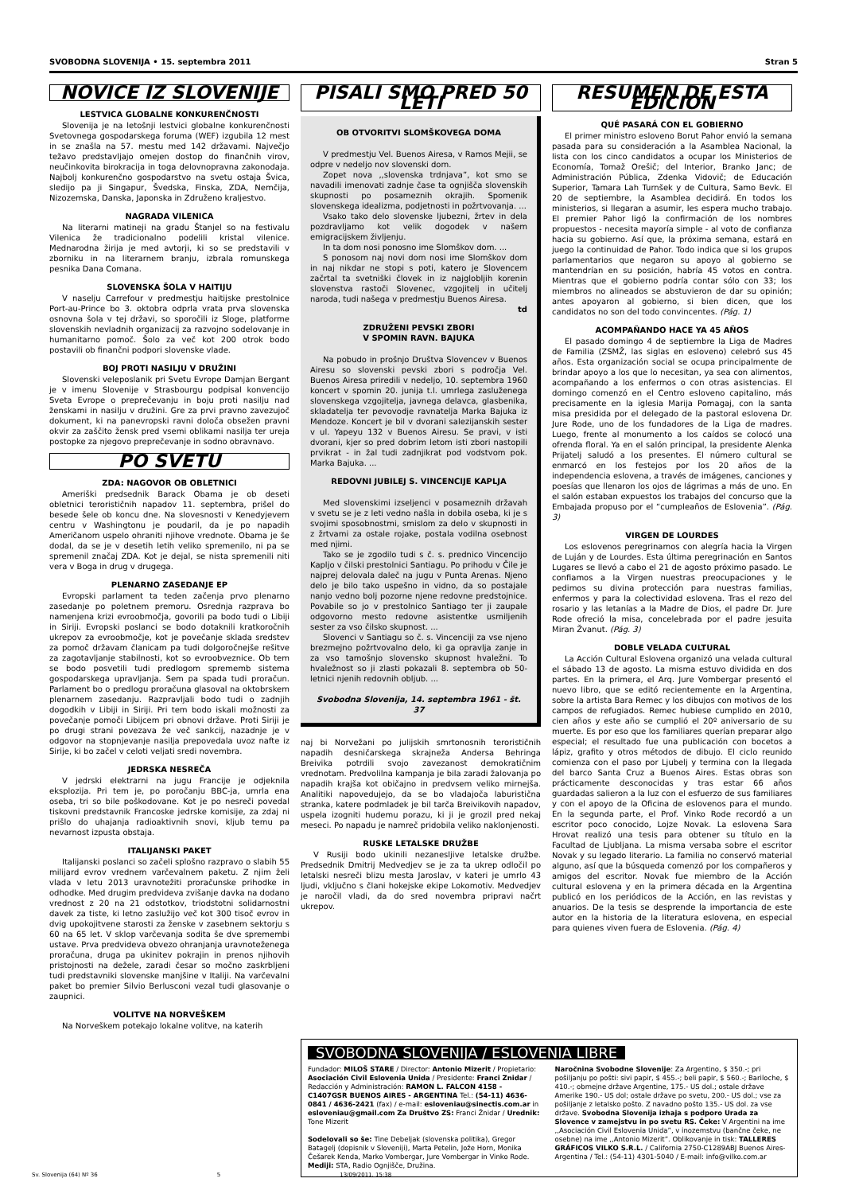SVOBODNA SLOVENIJA • 15. septembra 2011 Stran 5
NOVICE IZ SLOVENIJE
LESTVICA GLOBALNE KONKURENČNOSTI
Slovenija je na letošnji lestvici globalne konkurenčnosti Svetovnega gospodarskega foruma (WEF) izgubila 12 mest in se znašla na 57. mestu med 142 državami. Največjo težavo predstavljajo omejen dostop do finančnih virov, neučinkovita birokracija in toga delovnopravna zakonodaja. Najbolj konkurenčno gospodarstvo na svetu ostaja Švica, sledijo pa ji Singapur, Švedska, Finska, ZDA, Nemčija, Nizozemska, Danska, Japonska in Združeno kraljestvo.
NAGRADA VILENICA
Na literarni matineji na gradu Štanjel so na festivalu Vilenica že tradicionalno podelili kristal vilenice. Mednarodna žirija je med avtorji, ki so se predstavili v zborniku in na literarnem branju, izbrala romunskega pesnika Dana Comana.
SLOVENSKA ŠOLA V HAITIJU
V naselju Carrefour v predmestju haitijske prestolnice Port-au-Prince bo 3. oktobra odprla vrata prva slovenska osnovna šola v tej državi, so sporočili iz Sloge, platforme slovenskih nevladnih organizacij za razvojno sodelovanje in humanitarno pomoč. Šolo za več kot 200 otrok bodo postavili ob finančni podpori slovenske vlade.
BOJ PROTI NASILJU V DRUŽINI
Slovenski veleposlanik pri Svetu Evrope Damjan Bergant je v imenu Slovenije v Strasbourgu podpisal konvencijo Sveta Evrope o preprečevanju in boju proti nasilju nad ženskami in nasilju v družini. Gre za prvi pravno zavezujoč dokument, ki na panevropski ravni določa obsežen pravni okvir za zaščito žensk pred vsemi oblikami nasilja ter ureja postopke za njegovo preprečevanje in sodno obravnavo.
PO SVETU
ZDA: NAGOVOR OB OBLETNICI
Ameriški predsednik Barack Obama je ob deseti obletnici terorističnih napadov 11. septembra, prišel do besede šele ob koncu dne. Na slovesnosti v Kenedyjevem centru v Washingtonu je poudaril, da je po napadih Američanom uspelo ohraniti njihove vrednote. Obama je še dodal, da se je v desetih letih veliko spremenilo, ni pa se spremenil značaj ZDA. Kot je dejal, se nista spremenili niti vera v Boga in drug v drugega.
PLENARNO ZASEDANJE EP
Evropski parlament ta teden začenja prvo plenarno zasedanje po poletnem premoru. Osrednja razprava bo namenjena krizi evroobmočja, govorili pa bodo tudi o Libiji in Siriji. Evropski poslanci se bodo dotaknili kratkoročnih ukrepov za evroobmočje, kot je povečanje sklada sredstev za pomoč državam članicam pa tudi dolgoročnejše rešitve za zagotavljanje stabilnosti, kot so evroobveznice. Ob tem se bodo posvetili tudi predlogom sprememb sistema gospodarskega upravljanja. Sem pa spada tudi proračun. Parlament bo o predlogu proračuna glasoval na oktobrskem plenarnem zasedanju. Razpravljali bodo tudi o zadnjih dogodkih v Libiji in Siriji. Pri tem bodo iskali možnosti za povečanje pomoči Libijcem pri obnovi države. Proti Siriji je po drugi strani povezava že več sankcij, nazadnje je v odgovor na stopnjevanje nasilja prepovedala uvoz nafte iz Sirije, ki bo začel v celoti veljati sredi novembra.
JEDRSKA NESREČA
V jedrski elektrarni na jugu Francije je odjeknila eksplozija. Pri tem je, po poročanju BBC-ja, umrla ena oseba, tri so bile poškodovane. Kot je po nesreči povedal tiskovni predstavnik Francoske jedrske komisije, za zdaj ni prišlo do uhajanja radioaktivnih snovi, kljub temu pa nevarnost izpusta obstaja.
ITALIJANSKI PAKET
Italijanski poslanci so začeli splošno razpravo o slabih 55 milijard evrov vrednem varčevalnem paketu. Z njim želi vlada v letu 2013 uravnotežiti proračunske prihodke in odhodke. Med drugim predvideva zvišanje davka na dodano vrednost z 20 na 21 odstotkov, triodstotni solidarnostni davek za tiste, ki letno zaslužijo več kot 300 tisoč evrov in dvig upokojitvene starosti za ženske v zasebnem sektorju s 60 na 65 let. V sklop varčevanja sodita še dve spremembi ustave. Prva predvideva obvezo ohranjanja uravnoteženega proračuna, druga pa ukinitev pokrajin in prenos njihovih pristojnosti na dežele, zaradi česar so močno zaskrbljeni tudi predstavniki slovenske manjšine v Italiji. Na varčevalni paket bo premier Silvio Berlusconi vezal tudi glasovanje o zaupnici.
VOLITVE NA NORVEŠKEM
Na Norveškem potekajo lokalne volitve, na katerih
PISALI SMO PRED 50 LETI
OB OTVORITVI SLOMŠKOVEGA DOMA
V predmestju Vel. Buenos Airesa, v Ramos Mejii, se odpre v nedeljo nov slovenski dom.
Zopet nova ,,slovenska trdnjava”, kot smo se navadili imenovati zadnje čase ta ognjišča slovenskih skupnosti po posameznih okrajih. Spomenik slovenskega idealizma, podjetnosti in požrtvovanja. ...
Vsako tako delo slovenske ljubezni, žrtev in dela pozdravljamo kot velik dogodek v našem emigracijskem življenju.
In ta dom nosi ponosno ime Slomškov dom. ...
S ponosom naj novi dom nosi ime Slomškov dom in naj nikdar ne stopi s poti, katero je Slovencem začrtal ta svetniški človek in iz najglobljih korenin slovenstva rastoči Slovenec, vzgojitelj in učitelj naroda, tudi našega v predmestju Buenos Airesa.
td
ZDRUŽENI PEVSKI ZBORI
V SPOMIN RAVN. BAJUKA
Na pobudo in prošnjo Društva Slovencev v Buenos Airesu so slovenski pevski zbori s področja Vel. Buenos Airesa priredili v nedeljo, 10. septembra 1960 koncert v spomin 20. junija t.l. umrlega zasluženega slovenskega vzgojitelja, javnega delavca, glasbenika, skladatelja ter pevovodje ravnatelja Marka Bajuka iz Mendoze. Koncert je bil v dvorani salezijanskih sester v ul. Yapeyu 132 v Buenos Airesu. Se pravi, v isti dvorani, kjer so pred dobrim letom isti zbori nastopili prvikrat - in žal tudi zadnjikrat pod vodstvom pok. Marka Bajuka. ...
REDOVNI JUBILEJ S. VINCENCIJE KAPLJA
Med slovenskimi izseljenci v posameznih državah v svetu se je z leti vedno našla in dobila oseba, ki je s svojimi sposobnostmi, smislom za delo v skupnosti in z žrtvami za ostale rojake, postala vodilna osebnost med njimi.
Tako se je zgodilo tudi s č. s. prednico Vincencijo Kapljo v čilski prestolnici Santiagu. Po prihodu v Čile je najprej delovala daleč na jugu v Punta Arenas. Njeno delo je bilo tako uspešno in vidno, da so postajale nanjo vedno bolj pozorne njene redovne predstojnice. Povabile so jo v prestolnico Santiago ter ji zaupale odgovorno mesto redovne asistentke usmiljenih sester za vso čilsko skupnost. ...
Slovenci v Santiagu so č. s. Vincenciji za vse njeno brezmejno požrtvovalno delo, ki ga opravlja zanje in za vso tamošnjo slovensko skupnost hvaležni. To hvaležnost so ji zlasti pokazali 8. septembra ob 50-letnici njenih redovnih obljub. ...
Svobodna Slovenija, 14. septembra 1961 - št. 37
naj bi Norvežani po julijskih smrtonosnih terorističnih napadih desničarskega skrajneža Andersa Behringa Breivika potrdili svojo zavezanost demokratičnim vrednotam. Predvolilna kampanja je bila zaradi žalovanja po napadih krajša kot običajno in predvsem veliko mirnejša. Analitiki napovedujejo, da se bo vladajoča laburistična stranka, katere podmladek je bil tarča Breivikovih napadov, uspela izogniti hudemu porazu, ki ji je grozil pred nekaj meseci. Po napadu je namreč pridobila veliko naklonjenosti.
RUSKE LETALSKE DRUŽBE
V Rusiji bodo ukinili nezanesljive letalske družbe. Predsednik Dmitrij Medvedjev se je za ta ukrep odločil po letalski nesreči blizu mesta Jaroslav, v kateri je umrlo 43 ljudi, vključno s člani hokejske ekipe Lokomotiv. Medvedjev je naročil vladi, da do sred novembra pripravi načrt ukrepov.
RESUMEN DE ESTA EDICION
QUÉ PASARÁ CON EL GOBIERNO
El primer ministro esloveno Borut Pahor envió la semana pasada para su consideración a la Asamblea Nacional, la lista con los cinco candidatos a ocupar los Ministerios de Economía, Tomaž Orešič; del Interior, Branko Janc; de Administración Pública, Zdenka Vidovič; de Educación Superior, Tamara Lah Turnšek y de Cultura, Samo Bevk. El 20 de septiembre, la Asamblea decidirá. En todos los ministerios, si llegaran a asumir, les espera mucho trabajo. El premier Pahor ligó la confirmación de los nombres propuestos - necesita mayoría simple - al voto de confianza hacia su gobierno. Así que, la próxima semana, estará en juego la continuidad de Pahor. Todo indica que si los grupos parlamentarios que negaron su apoyo al gobierno se mantendrían en su posición, habría 45 votos en contra. Mientras que el gobierno podría contar sólo con 33; los miembros no alineados se abstuvieron de dar su opinión; antes apoyaron al gobierno, si bien dicen, que los candidatos no son del todo convincentes. (Pág. 1)
ACOMPAÑANDO HACE YA 45 AÑOS
El pasado domingo 4 de septiembre la Liga de Madres de Familia (ZSMŽ, las siglas en esloveno) celebró sus 45 años. Esta organización social se ocupa principalmente de brindar apoyo a los que lo necesitan, ya sea con alimentos, acompañando a los enfermos o con otras asistencias. El domingo comenzó en el Centro esloveno capitalino, más precisamente en la iglesia Marija Pomagaj, con la santa misa presidida por el delegado de la pastoral eslovena Dr. Jure Rode, uno de los fundadores de la Liga de madres. Luego, frente al monumento a los caídos se colocó una ofrenda floral. Ya en el salón principal, la presidente Alenka Prijatelj saludó a los presentes. El número cultural se enmarcó en los festejos por los 20 años de la independencia eslovena, a través de imágenes, canciones y poesías que llenaron los ojos de lágrimas a más de uno. En el salón estaban expuestos los trabajos del concurso que la Embajada propuso por el “cumpleaños de Eslovenia”. (Pág. 3)
VIRGEN DE LOURDES
Los eslovenos peregrinamos con alegría hacia la Virgen de Luján y de Lourdes. Esta última peregrinación en Santos Lugares se llevó a cabo el 21 de agosto próximo pasado. Le confiamos a la Virgen nuestras preocupaciones y le pedimos su divina protección para nuestras familias, enfermos y para la colectividad eslovena. Tras el rezo del rosario y las letanías a la Madre de Dios, el padre Dr. Jure Rode ofreció la misa, concelebrada por el padre jesuita Miran Žvanut. (Pág. 3)
DOBLE VELADA CULTURAL
La Acción Cultural Eslovena organizó una velada cultural el sábado 13 de agosto. La misma estuvo dividida en dos partes. En la primera, el Arq. Jure Vombergar presentó el nuevo libro, que se editó recientemente en la Argentina, sobre la artista Bara Remec y los dibujos con motivos de los campos de refugiados. Remec hubiese cumplido en 2010, cien años y este año se cumplió el 20º aniversario de su muerte. Es por eso que los familiares querían preparar algo especial; el resultado fue una publicación con bocetos a lápiz, grafito y otros métodos de dibujo. El ciclo reunido comienza con el paso por Ljubelj y termina con la llegada del barco Santa Cruz a Buenos Aires. Estas obras son prácticamente desconocidas y tras estar 66 años guardadas salieron a la luz con el esfuerzo de sus familiares y con el apoyo de la Oficina de eslovenos para el mundo. En la segunda parte, el Prof. Vinko Rode recordó a un escritor poco conocido, Lojze Novak. La eslovena Sara Hrovat realizó una tesis para obtener su título en la Facultad de Ljubljana. La misma versaba sobre el escritor Novak y su legado literario. La familia no conservó material alguno, así que la búsqueda comenzó por los compañeros y amigos del escritor. Novak fue miembro de la Acción cultural eslovena y en la primera década en la Argentina publicó en los periódicos de la Acción, en las revistas y anuarios. De la tesis se desprende la importancia de este autor en la historia de la literatura eslovena, en especial para quienes viven fuera de Eslovenia. (Pág. 4)
SVOBODNA SLOVENIJA / ESLOVENIA LIBRE
Fundador: MILOŠ STARE / Director: Antonio Mizerit / Propietario: Asociación Civil Eslovenia Unida / Presidente: Franci Znidar / Redacción y Administración: RAMON L. FALCON 4158 - C1407GSR BUENOS AIRES - ARGENTINA Tel.: (54-11) 4636-0841 / 4636-2421 (fax) / e-mail: esloveniau@sinectis.com.ar in esloveniau@gmail.com Za Društvo ZS: Franci Žnidar / Urednik: Tone Mizerit
Sodelovali so še: Tine Debeljak (slovenska politika), Gregor Batagelj (dopisnik v Sloveniji), Marta Petelin, Jože Horn, Monika Češarek Kenda, Marko Vombergar, Jure Vombergar in Vinko Rode. Mediji: STA, Radio Ognjišče, Družina.
Naročnina Svobodne Slovenije: Za Argentino, $ 350.-; pri pošiljanju po pošti: sivi papir, $ 455.-; beli papir, $ 560.-; Bariloche, $ 410.-; obmejne države Argentine, 175.- US dol.; ostale države Amerike 190.- US dol; ostale države po svetu, 200.- US dol.; vse za pošiljanje z letalsko pošto. Z navadno pošto 135.- US dol. za vse države. Svobodna Slovenija izhaja s podporo Urada za Slovence v zamejstvu in po svetu RS. Čeke: V Argentini na ime ,,Asociación Civil Eslovenia Unida”, v inozemstvu (bančne čeke, ne osebne) na ime ,,Antonio Mizerit”. Oblikovanje in tisk: TALLERES GRÁFICOS VILKO S.R.L. / California 2750-C1289ABJ Buenos Aires-Argentina / Tel.: (54-11) 4301-5040 / E-mail: info@vilko.com.ar
Sv. Slovenija (64) Nº 36 5 13/09/2011, 15:38